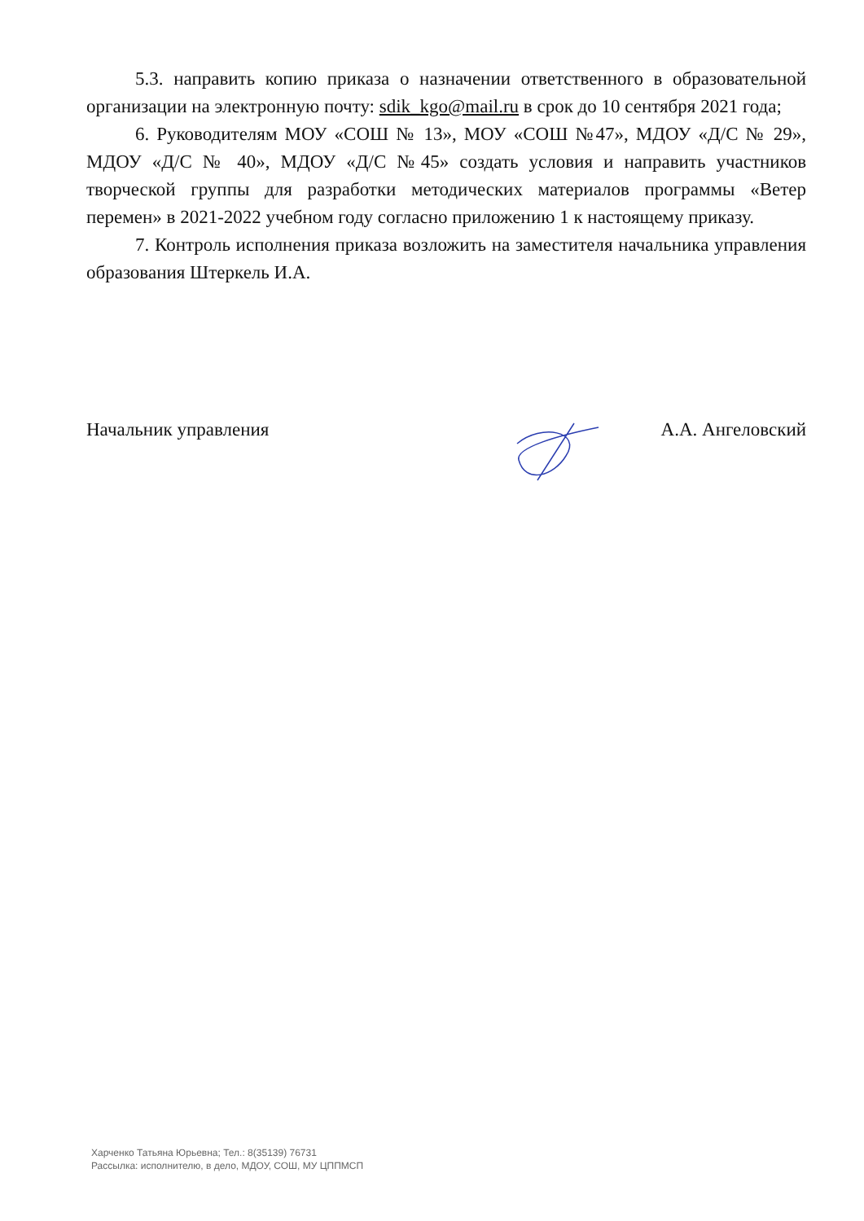5.3. направить копию приказа о назначении ответственного в образовательной организации на электронную почту: sdik_kgo@mail.ru в срок до 10 сентября 2021 года;
6. Руководителям МОУ «СОШ № 13», МОУ «СОШ №47», МДОУ «Д/С № 29», МДОУ «Д/С № 40», МДОУ «Д/С №45» создать условия и направить участников творческой группы для разработки методических материалов программы «Ветер перемен» в 2021-2022 учебном году согласно приложению 1 к настоящему приказу.
7. Контроль исполнения приказа возложить на заместителя начальника управления образования Штеркель И.А.
Начальник управления А.А. Ангеловский
Харченко Татьяна Юрьевна; Тел.: 8(35139) 76731
Рассылка: исполнителю, в дело, МДОУ, СОШ, МУ ЦППМСП